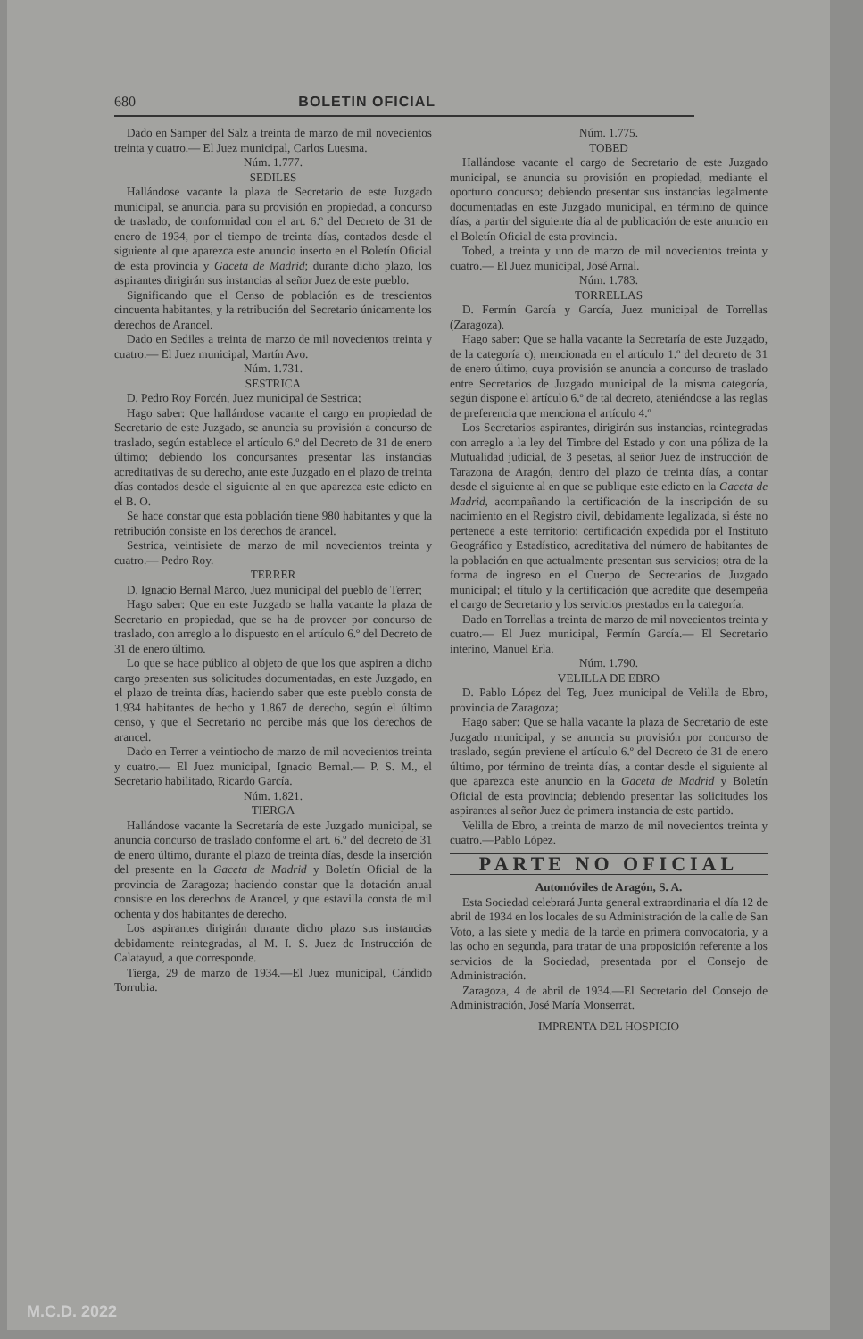680 BOLETIN OFICIAL
Dado en Samper del Salz a treinta de marzo de mil novecientos treinta y cuatro.— El Juez municipal, Carlos Luesma.
Núm. 1.777.
SEDILES
Hallándose vacante la plaza de Secretario de este Juzgado municipal, se anuncia, para su provisión en propiedad, a concurso de traslado, de conformidad con el art. 6.º del Decreto de 31 de enero de 1934, por el tiempo de treinta días, contados desde el siguiente al que aparezca este anuncio inserto en el Boletín Oficial de esta provincia y Gaceta de Madrid; durante dicho plazo, los aspirantes dirigirán sus instancias al señor Juez de este pueblo.
Significando que el Censo de población es de trescientos cincuenta habitantes, y la retribución del Secretario únicamente los derechos de Arancel.
Dado en Sediles a treinta de marzo de mil novecientos treinta y cuatro.— El Juez municipal, Martín Avo.
Núm. 1.731.
SESTRICA
D. Pedro Roy Forcén, Juez municipal de Sestrica;
Hago saber: Que hallándose vacante el cargo en propiedad de Secretario de este Juzgado, se anuncia su provisión a concurso de traslado, según establece el artículo 6.º del Decreto de 31 de enero último; debiendo los concursantes presentar las instancias acreditativas de su derecho, ante este Juzgado en el plazo de treinta días contados desde el siguiente al en que aparezca este edicto en el B. O.
Se hace constar que esta población tiene 980 habitantes y que la retribución consiste en los derechos de arancel.
Sestrica, veintisiete de marzo de mil novecientos treinta y cuatro.— Pedro Roy.
TERRER
D. Ignacio Bernal Marco, Juez municipal del pueblo de Terrer;
Hago saber: Que en este Juzgado se halla vacante la plaza de Secretario en propiedad, que se ha de proveer por concurso de traslado, con arreglo a lo dispuesto en el artículo 6.º del Decreto de 31 de enero último.
Lo que se hace público al objeto de que los que aspiren a dicho cargo presenten sus solicitudes documentadas, en este Juzgado, en el plazo de treinta días, haciendo saber que este pueblo consta de 1.934 habitantes de hecho y 1.867 de derecho, según el último censo, y que el Secretario no percibe más que los derechos de arancel.
Dado en Terrer a veintiocho de marzo de mil novecientos treinta y cuatro.— El Juez municipal, Ignacio Bernal.— P. S. M., el Secretario habilitado, Ricardo García.
Núm. 1.821.
TIERGA
Hallándose vacante la Secretaría de este Juzgado municipal, se anuncia concurso de traslado conforme el art. 6.º del decreto de 31 de enero último, durante el plazo de treinta días, desde la inserción del presente en la Gaceta de Madrid y Boletín Oficial de la provincia de Zaragoza; haciendo constar que la dotación anual consiste en los derechos de Arancel, y que estavilla consta de mil ochenta y dos habitantes de derecho.
Los aspirantes dirigirán durante dicho plazo sus instancias debidamente reintegradas, al M. I. S. Juez de Instrucción de Calatayud, a que corresponde.
Tierga, 29 de marzo de 1934.—El Juez municipal, Cándido Torrubia.
Núm. 1.775.
TOBED
Hallándose vacante el cargo de Secretario de este Juzgado municipal, se anuncia su provisión en propiedad, mediante el oportuno concurso; debiendo presentar sus instancias legalmente documentadas en este Juzgado municipal, en término de quince días, a partir del siguiente día al de publicación de este anuncio en el Boletín Oficial de esta provincia.
Tobed, a treinta y uno de marzo de mil novecientos treinta y cuatro.— El Juez municipal, José Arnal.
Núm. 1.783.
TORRELLAS
D. Fermín García y García, Juez municipal de Torrellas (Zaragoza).
Hago saber: Que se halla vacante la Secretaría de este Juzgado, de la categoría c), mencionada en el artículo 1.º del decreto de 31 de enero último, cuya provisión se anuncia a concurso de traslado entre Secretarios de Juzgado municipal de la misma categoría, según dispone el artículo 6.º de tal decreto, ateniéndose a las reglas de preferencia que menciona el artículo 4.º
Los Secretarios aspirantes, dirigirán sus instancias, reintegradas con arreglo a la ley del Timbre del Estado y con una póliza de la Mutualidad judicial, de 3 pesetas, al señor Juez de instrucción de Tarazona de Aragón, dentro del plazo de treinta días, a contar desde el siguiente al en que se publique este edicto en la Gaceta de Madrid, acompañando la certificación de la inscripción de su nacimiento en el Registro civil, debidamente legalizada, si éste no pertenece a este territorio; certificación expedida por el Instituto Geográfico y Estadístico, acreditativa del número de habitantes de la población en que actualmente presentan sus servicios; otra de la forma de ingreso en el Cuerpo de Secretarios de Juzgado municipal; el título y la certificación que acredite que desempeña el cargo de Secretario y los servicios prestados en la categoría.
Dado en Torrellas a treinta de marzo de mil novecientos treinta y cuatro.— El Juez municipal, Fermín García.— El Secretario interino, Manuel Erla.
Núm. 1.790.
VELILLA DE EBRO
D. Pablo López del Teg, Juez municipal de Velilla de Ebro, provincia de Zaragoza;
Hago saber: Que se halla vacante la plaza de Secretario de este Juzgado municipal, y se anuncia su provisión por concurso de traslado, según previene el artículo 6.º del Decreto de 31 de enero último, por término de treinta días, a contar desde el siguiente al que aparezca este anuncio en la Gaceta de Madrid y Boletín Oficial de esta provincia; debiendo presentar las solicitudes los aspirantes al señor Juez de primera instancia de este partido.
Velilla de Ebro, a treinta de marzo de mil novecientos treinta y cuatro.—Pablo López.
PARTE NO OFICIAL
Automóviles de Aragón, S. A.
Esta Sociedad celebrará Junta general extraordinaria el día 12 de abril de 1934 en los locales de su Administración de la calle de San Voto, a las siete y media de la tarde en primera convocatoria, y a las ocho en segunda, para tratar de una proposición referente a los servicios de la Sociedad, presentada por el Consejo de Administración.
Zaragoza, 4 de abril de 1934.—El Secretario del Consejo de Administración, José María Monserrat.
IMPRENTA DEL HOSPICIO
M.C.D. 2022